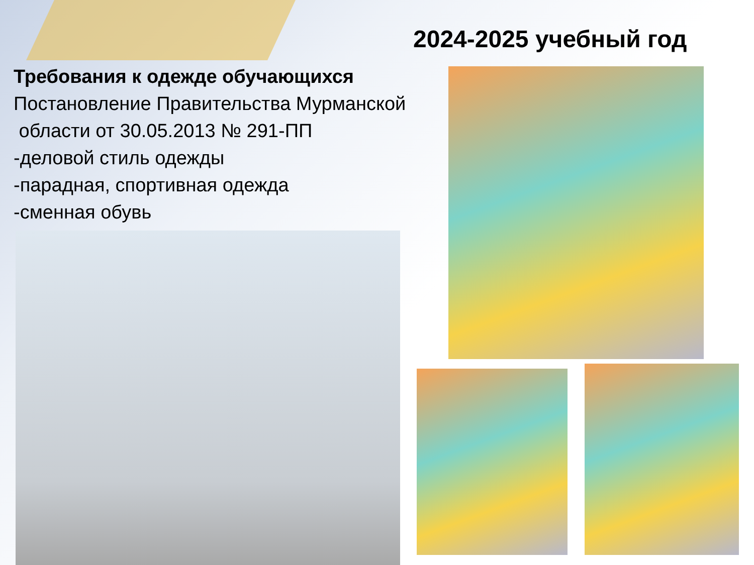2024-2025 учебный год
Требования к одежде обучающихся
Постановление Правительства Мурманской
области от 30.05.2013 № 291-ПП
-деловой стиль одежды
-парадная, спортивная одежда
-сменная обувь